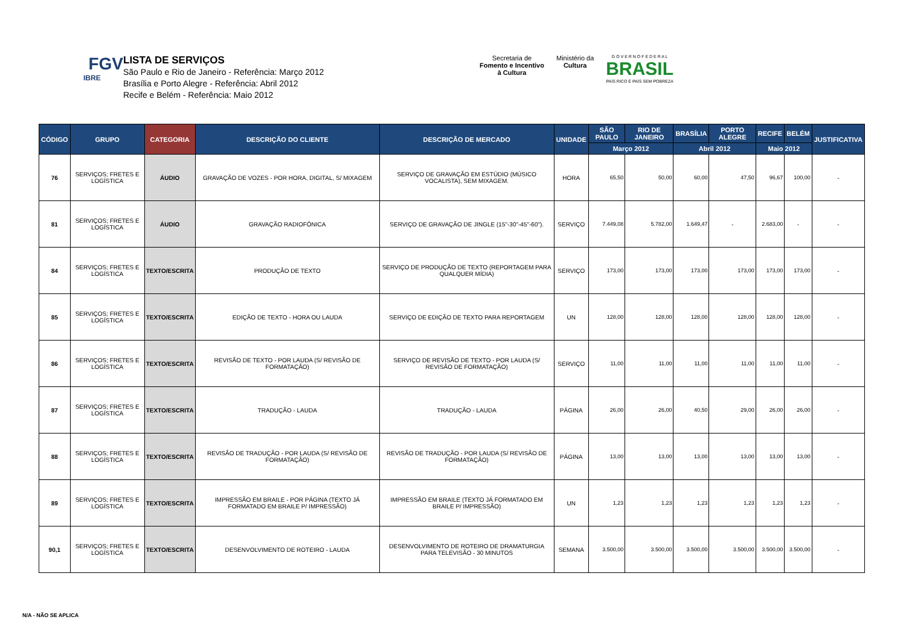FGV
IBRE
LISTA DE SERVIÇOS
São Paulo e Rio de Janeiro - Referência: Março 2012
Brasília e Porto Alegre - Referência: Abril 2012
Recife e Belém - Referência: Maio 2012
Secretaria de
Fomento e Incentivo
à Cultura
Ministério da
Cultura
G O V E R N O F E D E R A L
BRASIL
PAÍS RICO É PAÍS SEM POBREZA
| CÓDIGO | GRUPO | CATEGORIA | DESCRIÇÃO DO CLIENTE | DESCRIÇÃO DE MERCADO | UNIDADE | SÃO PAULO | RIO DE JANEIRO | BRASÍLIA | PORTO ALEGRE | RECIFE | BELÉM | JUSTIFICATIVA |
| --- | --- | --- | --- | --- | --- | --- | --- | --- | --- | --- | --- | --- |
| | | | | | | Março 2012 | | Abril 2012 | | Maio 2012 | | |
| 76 | SERVIÇOS; FRETES E LOGÍSTICA | ÁUDIO | GRAVAÇÃO DE VOZES - POR HORA, DIGITAL, S/ MIXAGEM | SERVIÇO DE GRAVAÇÃO EM ESTÚDIO (MÚSICO VOCALISTA), SEM MIXAGEM. | HORA | 65,50 | 50,00 | 60,00 | 47,50 | 96,67 | 100,00 | - |
| 81 | SERVIÇOS; FRETES E LOGÍSTICA | ÁUDIO | GRAVAÇÃO RADIOFÔNICA | SERVIÇO DE GRAVAÇÃO DE JINGLE (15"-30"-45"-60"). | SERVIÇO | 7.449,08 | 5.782,00 | 1.649,47 | - | 2.683,00 | - | - |
| 84 | SERVIÇOS; FRETES E LOGÍSTICA | TEXTO/ESCRITA | PRODUÇÃO DE TEXTO | SERVIÇO DE PRODUÇÃO DE TEXTO (REPORTAGEM PARA QUALQUER MÍDIA) | SERVIÇO | 173,00 | 173,00 | 173,00 | 173,00 | 173,00 | 173,00 | - |
| 85 | SERVIÇOS; FRETES E LOGÍSTICA | TEXTO/ESCRITA | EDIÇÃO DE TEXTO - HORA OU LAUDA | SERVIÇO DE EDIÇÃO DE TEXTO PARA REPORTAGEM | UN | 128,00 | 128,00 | 128,00 | 128,00 | 128,00 | 128,00 | - |
| 86 | SERVIÇOS; FRETES E LOGÍSTICA | TEXTO/ESCRITA | REVISÃO DE TEXTO - POR LAUDA (S/ REVISÃO DE FORMATAÇÃO) | SERVIÇO DE REVISÃO DE TEXTO - POR LAUDA (S/ REVISÃO DE FORMATAÇÃO) | SERVIÇO | 11,00 | 11,00 | 11,00 | 11,00 | 11,00 | 11,00 | - |
| 87 | SERVIÇOS; FRETES E LOGÍSTICA | TEXTO/ESCRITA | TRADUÇÃO - LAUDA | TRADUÇÃO - LAUDA | PÁGINA | 26,00 | 26,00 | 40,50 | 29,00 | 26,00 | 26,00 | - |
| 88 | SERVIÇOS; FRETES E LOGÍSTICA | TEXTO/ESCRITA | REVISÃO DE TRADUÇÃO - POR LAUDA (S/ REVISÃO DE FORMATAÇÃO) | REVISÃO DE TRADUÇÃO - POR LAUDA (S/ REVISÃO DE FORMATAÇÃO) | PÁGINA | 13,00 | 13,00 | 13,00 | 13,00 | 13,00 | 13,00 | - |
| 89 | SERVIÇOS; FRETES E LOGÍSTICA | TEXTO/ESCRITA | IMPRESSÃO EM BRAILE - POR PÁGINA (TEXTO JÁ FORMATADO EM BRAILE P/ IMPRESSÃO) | IMPRESSÃO EM BRAILE (TEXTO JÁ FORMATADO EM BRAILE P/ IMPRESSÃO) | UN | 1,23 | 1,23 | 1,23 | 1,23 | 1,23 | 1,23 | - |
| 90,1 | SERVIÇOS; FRETES E LOGÍSTICA | TEXTO/ESCRITA | DESENVOLVIMENTO DE ROTEIRO - LAUDA | DESENVOLVIMENTO DE ROTEIRO DE DRAMATURGIA PARA TELEVISÃO - 30 MINUTOS | SEMANA | 3.500,00 | 3.500,00 | 3.500,00 | 3.500,00 | 3.500,00 | 3.500,00 | - |
N/A - NÃO SE APLICA